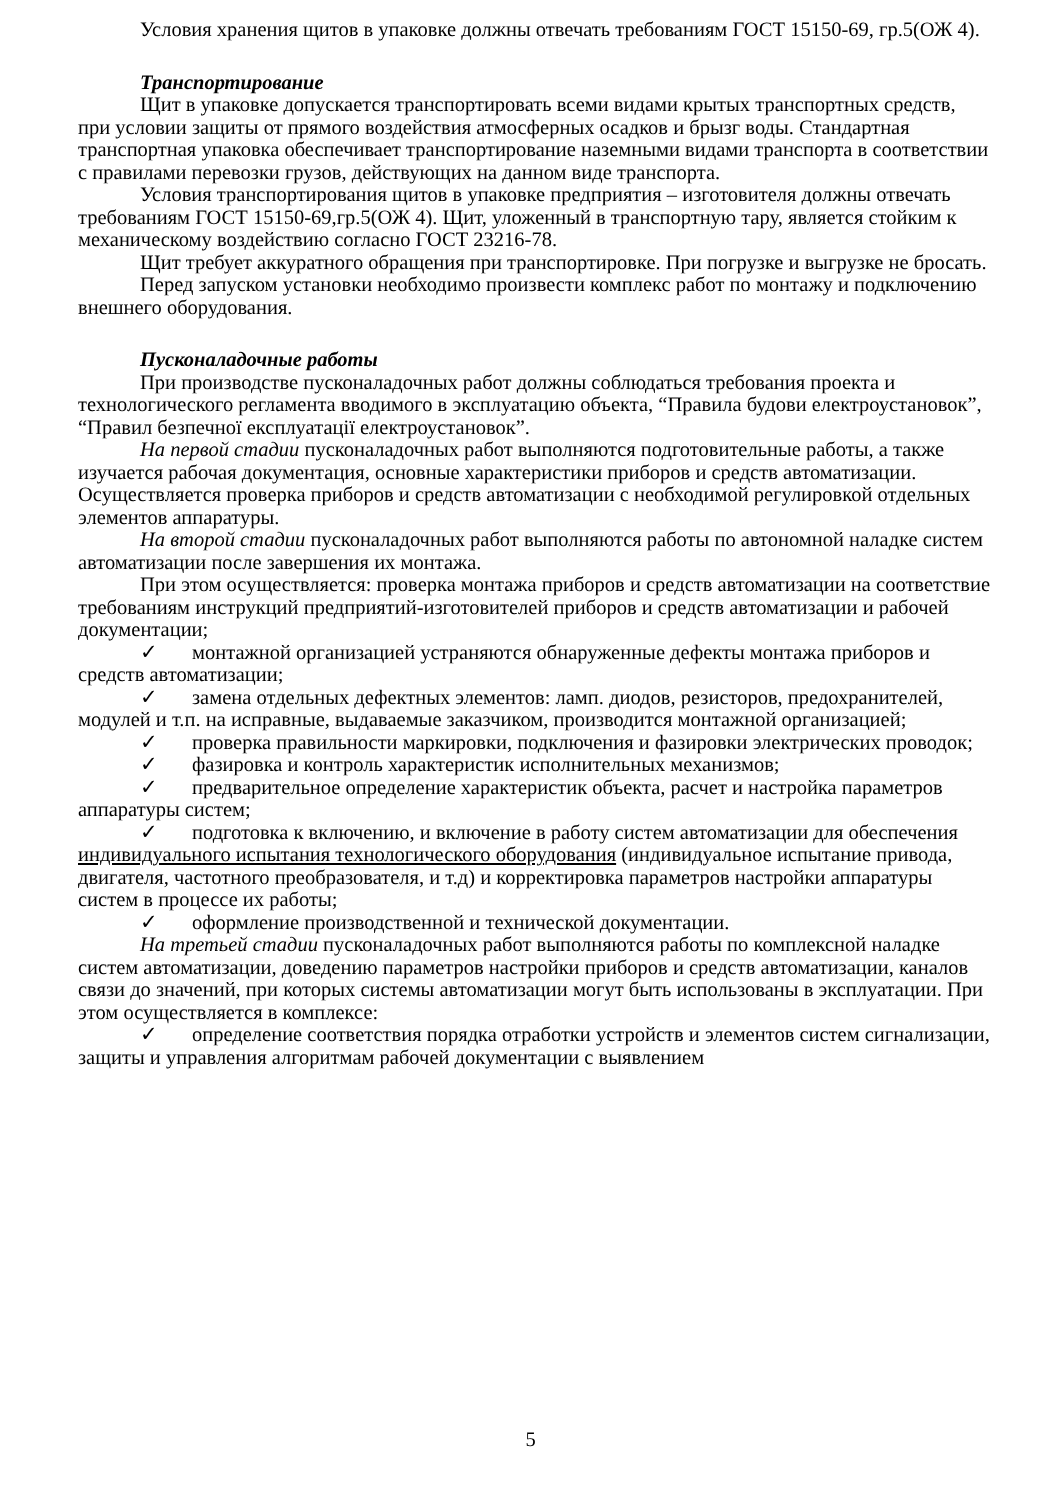Условия хранения щитов в упаковке должны отвечать требованиям ГОСТ 15150-69, гр.5(ОЖ 4).
Транспортирование
Щит в упаковке допускается транспортировать всеми видами крытых транспортных средств, при условии защиты от прямого воздействия атмосферных осадков и брызг воды. Стандартная транспортная упаковка обеспечивает транспортирование наземными видами транспорта в соответствии с правилами перевозки грузов, действующих на данном виде транспорта.
Условия транспортирования щитов в упаковке предприятия – изготовителя должны отвечать требованиям ГОСТ 15150-69,гр.5(ОЖ 4). Щит, уложенный в транспортную тару, является стойким к механическому воздействию согласно ГОСТ 23216-78.
Щит требует аккуратного обращения при транспортировке. При погрузке и выгрузке не бросать.
Перед запуском установки необходимо произвести комплекс работ по монтажу и подключению внешнего оборудования.
Пусконаладочные работы
При производстве пусконаладочных работ должны соблюдаться требования проекта и технологического регламента вводимого в эксплуатацию объекта, “Правила будови електроустановок”, “Правил безпечної експлуатації електроустановок”.
На первой стадии пусконаладочных работ выполняются подготовительные работы, а также изучается рабочая документация, основные характеристики приборов и средств автоматизации. Осуществляется проверка приборов и средств автоматизации с необходимой регулировкой отдельных элементов аппаратуры.
На второй стадии пусконаладочных работ выполняются работы по автономной наладке систем автоматизации после завершения их монтажа.
При этом осуществляется: проверка монтажа приборов и средств автоматизации на соответствие требованиям инструкций предприятий-изготовителей приборов и средств автоматизации и рабочей документации;
✓ монтажной организацией устраняются обнаруженные дефекты монтажа приборов и средств автоматизации;
✓ замена отдельных дефектных элементов: ламп. диодов, резисторов, предохранителей, модулей и т.п. на исправные, выдаваемые заказчиком, производится монтажной организацией;
✓ проверка правильности маркировки, подключения и фазировки электрических проводок;
✓ фазировка и контроль характеристик исполнительных механизмов;
✓ предварительное определение характеристик объекта, расчет и настройка параметров аппаратуры систем;
✓ подготовка к включению, и включение в работу систем автоматизации для обеспечения индивидуального испытания технологического оборудования (индивидуальное испытание привода, двигателя, частотного преобразователя, и т.д) и корректировка параметров настройки аппаратуры систем в процессе их работы;
✓ оформление производственной и технической документации.
На третьей стадии пусконаладочных работ выполняются работы по комплексной наладке систем автоматизации, доведению параметров настройки приборов и средств автоматизации, каналов связи до значений, при которых системы автоматизации могут быть использованы в эксплуатации. При этом осуществляется в комплексе:
✓ определение соответствия порядка отработки устройств и элементов систем сигнализации, защиты и управления алгоритмам рабочей документации с выявлением
5